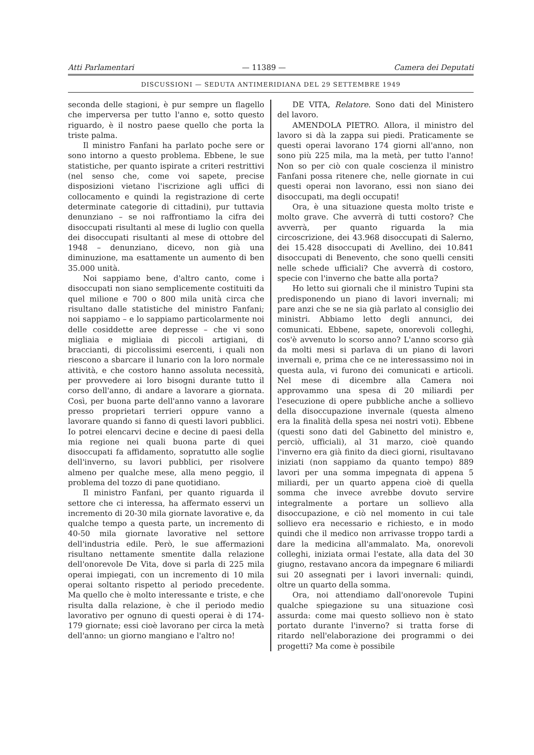Atti Parlamentari — 11389 — Camera dei Deputati
DISCUSSIONI — SEDUTA ANTIMERIDIANA DEL 29 SETTEMBRE 1949
seconda delle stagioni, è pur sempre un flagello che imperversa per tutto l'anno e, sotto questo riguardo, è il nostro paese quello che porta la triste palma.
Il ministro Fanfani ha parlato poche sere or sono intorno a questo problema. Ebbene, le sue statistiche, per quanto ispirate a criteri restrittivi (nel senso che, come voi sapete, precise disposizioni vietano l'iscrizione agli uffici di collocamento e quindi la registrazione di certe determinate categorie di cittadini), pur tuttavia denunziano – se noi raffrontiamo la cifra dei disoccupati risultanti al mese di luglio con quella dei disoccupati risultanti al mese di ottobre del 1948 – denunziano, dicevo, non già una diminuzione, ma esattamente un aumento di ben 35.000 unità.
Noi sappiamo bene, d'altro canto, come i disoccupati non siano semplicemente costituiti da quel milione e 700 o 800 mila unità circa che risultano dalle statistiche del ministro Fanfani; noi sappiamo – e lo sappiamo particolarmente noi delle cosiddette aree depresse – che vi sono migliaia e migliaia di piccoli artigiani, di braccianti, di piccolissimi esercenti, i quali non riescono a sbarcare il lunario con la loro normale attività, e che costoro hanno assoluta necessità, per provvedere ai loro bisogni durante tutto il corso dell'anno, di andare a lavorare a giornata. Così, per buona parte dell'anno vanno a lavorare presso proprietari terrieri oppure vanno a lavorare quando si fanno di questi lavori pubblici. Io potrei elencarvi decine e decine di paesi della mia regione nei quali buona parte di quei disoccupati fa affidamento, sopratutto alle soglie dell'inverno, su lavori pubblici, per risolvere almeno per qualche mese, alla meno peggio, il problema del tozzo di pane quotidiano.
Il ministro Fanfani, per quanto riguarda il settore che ci interessa, ha affermato esservi un incremento di 20-30 mila giornate lavorative e, da qualche tempo a questa parte, un incremento di 40-50 mila giornate lavorative nel settore dell'industria edile. Però, le sue affermazioni risultano nettamente smentite dalla relazione dell'onorevole De Vita, dove si parla di 225 mila operai impiegati, con un incremento di 10 mila operai soltanto rispetto al periodo precedente. Ma quello che è molto interessante e triste, e che risulta dalla relazione, è che il periodo medio lavorativo per ognuno di questi operai è di 174-179 giornate; essi cioè lavorano per circa la metà dell'anno: un giorno mangiano e l'altro no!
DE VITA, Relatore. Sono dati del Ministero del lavoro.
AMENDOLA PIETRO. Allora, il ministro del lavoro si dà la zappa sui piedi. Praticamente se questi operai lavorano 174 giorni all'anno, non sono più 225 mila, ma la metà, per tutto l'anno! Non so per ciò con quale coscienza il ministro Fanfani possa ritenere che, nelle giornate in cui questi operai non lavorano, essi non siano dei disoccupati, ma degli occupati!
Ora, è una situazione questa molto triste e molto grave. Che avverrà di tutti costoro? Che avverrà, per quanto riguarda la mia circoscrizione, dei 43.968 disoccupati di Salerno, dei 15.428 disoccupati di Avellino, dei 10.841 disoccupati di Benevento, che sono quelli censiti nelle schede ufficiali? Che avverrà di costoro, specie con l'inverno che batte alla porta?
Ho letto sui giornali che il ministro Tupini sta predisponendo un piano di lavori invernali; mi pare anzi che se ne sia già parlato al consiglio dei ministri. Abbiamo letto degli annunci, dei comunicati. Ebbene, sapete, onorevoli colleghi, cos'è avvenuto lo scorso anno? L'anno scorso già da molti mesi si parlava di un piano di lavori invernali e, prima che ce ne interessassimo noi in questa aula, vi furono dei comunicati e articoli. Nel mese di dicembre alla Camera noi approvammo una spesa di 20 miliardi per l'esecuzione di opere pubbliche anche a sollievo della disoccupazione invernale (questa almeno era la finalità della spesa nei nostri voti). Ebbene (questi sono dati del Gabinetto del ministro e, perciò, ufficiali), al 31 marzo, cioè quando l'inverno era già finito da dieci giorni, risultavano iniziati (non sappiamo da quanto tempo) 889 lavori per una somma impegnata di appena 5 miliardi, per un quarto appena cioè di quella somma che invece avrebbe dovuto servire integralmente a portare un sollievo alla disoccupazione, e ciò nel momento in cui tale sollievo era necessario e richiesto, e in modo quindi che il medico non arrivasse troppo tardi a dare la medicina all'ammalato. Ma, onorevoli colleghi, iniziata ormai l'estate, alla data del 30 giugno, restavano ancora da impegnare 6 miliardi sui 20 assegnati per i lavori invernali: quindi, oltre un quarto della somma.
Ora, noi attendiamo dall'onorevole Tupini qualche spiegazione su una situazione così assurda: come mai questo sollievo non è stato portato durante l'inverno? si tratta forse di ritardo nell'elaborazione dei programmi o dei progetti? Ma come è possibile